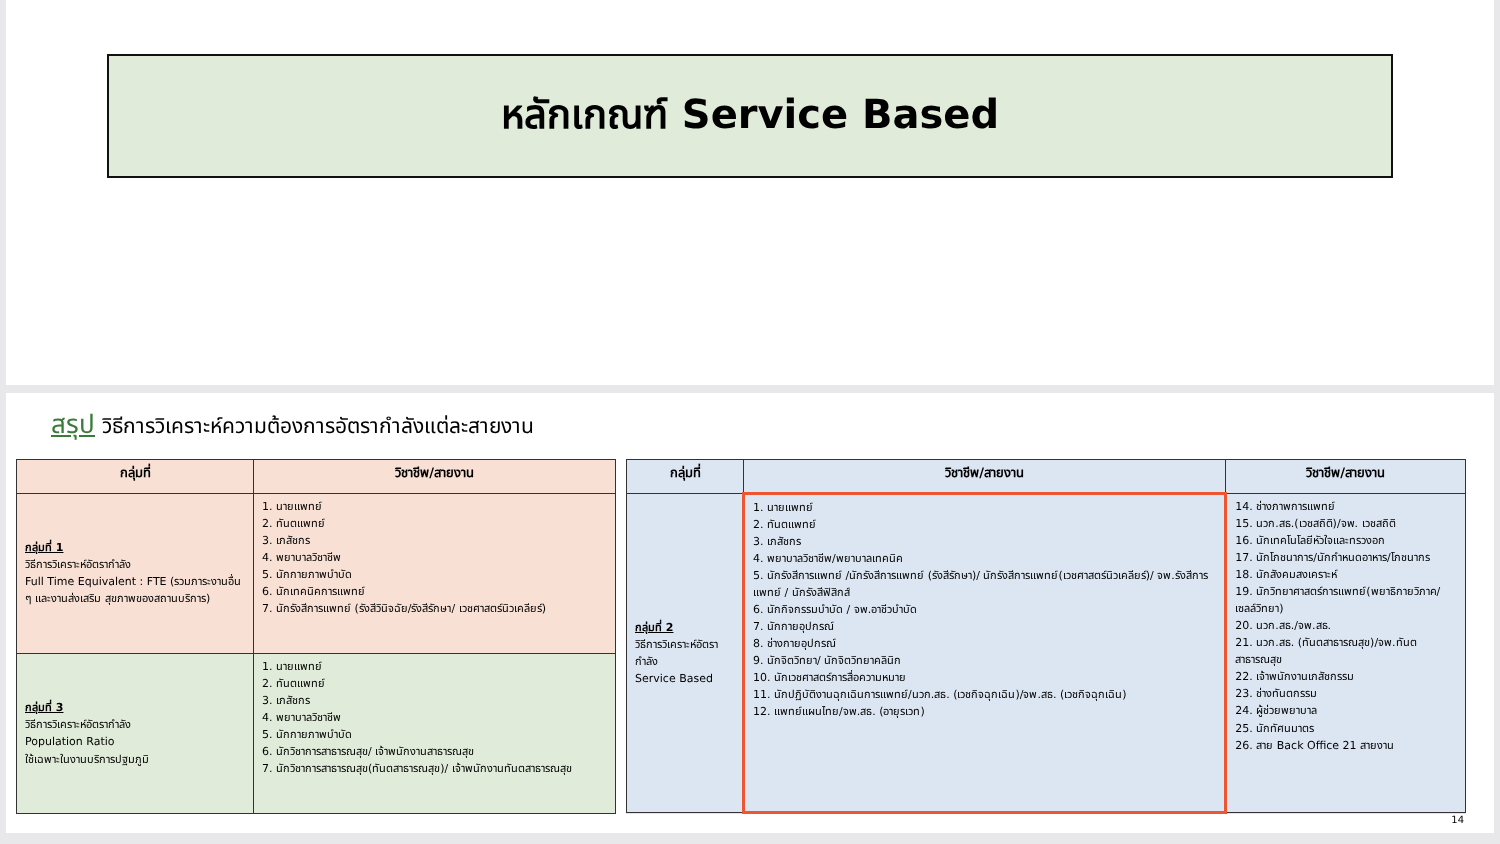หลักเกณฑ์ Service Based
สรุป วิธีการวิเคราะห์ความต้องการอัตรากำลังแต่ละสายงาน
| กลุ่มที่ | วิชาชีพ/สายงาน |
| --- | --- |
| กลุ่มที่ 1 วิธีการวิเคราะห์อัตรากำลัง Full Time Equivalent : FTE (รวมภาระงานอื่น ๆ และงานส่งเสริม สุขภาพของสถานบริการ) | 1. นายแพทย์ 2. ทันตแพทย์ 3. เภสัชกร 4. พยาบาลวิชาชีพ 5. นักกายภาพบำบัด 6. นักเทคนิคการแพทย์ 7. นักรังสีการแพทย์ (รังสีวินิจฉัย/รังสีรักษา/ เวชศาสตร์นิวเคลียร์) |
| กลุ่มที่ 3 วิธีการวิเคราะห์อัตรากำลัง Population Ratio ใช้เฉพาะในงานบริการปฐมภูมิ | 1. นายแพทย์ 2. ทันตแพทย์ 3. เภสัชกร 4. พยาบาลวิชาชีพ 5. นักกายภาพบำบัด 6. นักวิชาการสาธารณสุข/ เจ้าพนักงานสาธารณสุข 7. นักวิชาการสาธารณสุข(ทันตสาธารณสุข)/ เจ้าพนักงานทันตสาธารณสุข |
| กลุ่มที่ | วิชาชีพ/สายงาน | วิชาชีพ/สายงาน |
| --- | --- | --- |
| กลุ่มที่ 2 วิธีการวิเคราะห์อัตรากำลัง Service Based | 1. นายแพทย์ 2. ทันตแพทย์ 3. เภสัชกร 4. พยาบาลวิชาชีพ/พยาบาลเทคนิค 5. นักรังสีการแพทย์ /นักรังสีการแพทย์ (รังสีรักษา)/ นักรังสีการแพทย์(เวชศาสตร์นิวเคลียร์)/ จพ.รังสีการแพทย์ / นักรังสีฟิสิกส์ 6. นักกิจกรรมบำบัด / จพ.อาชีวบำบัด 7. นักกายอุปกรณ์ 8. ช่างกายอุปกรณ์ 9. นักจิตวิทยา/ นักจิตวิทยาคลินิก 10. นักเวชศาสตร์การสื่อความหมาย 11. นักปฏิบัติงานฉุกเฉินการแพทย์/นวก.สธ. (เวชกิจฉุกเฉิน)/จพ.สธ. (เวชกิจฉุกเฉิน) 12. แพทย์แผนไทย/จพ.สธ. (อายุรเวท) | 14. ช่างภาพการแพทย์ 15. นวก.สธ.(เวชสถิติ)/จพ. เวชสถิติ 16. นักเทคโนโลยีหัวใจและทรวงอก 17. นักโภชนาการ/นักกำหนดอาหาร/โภชนากร 18. นักสังคมสงเคราะห์ 19. นักวิทยาศาสตร์การแพทย์(พยาธิกายวิภาค/ เซลล์วิทยา) 20. นวก.สธ./จพ.สธ. 21. นวก.สธ. (ทันตสาธารณสุข)/จพ.ทันตสาธารณสุข 22. เจ้าพนักงานเภสัชกรรม 23. ช่างทันตกรรม 24. ผู้ช่วยพยาบาล 25. นักทัศนมาตร 26. สาย Back Office 21 สายงาน |
14